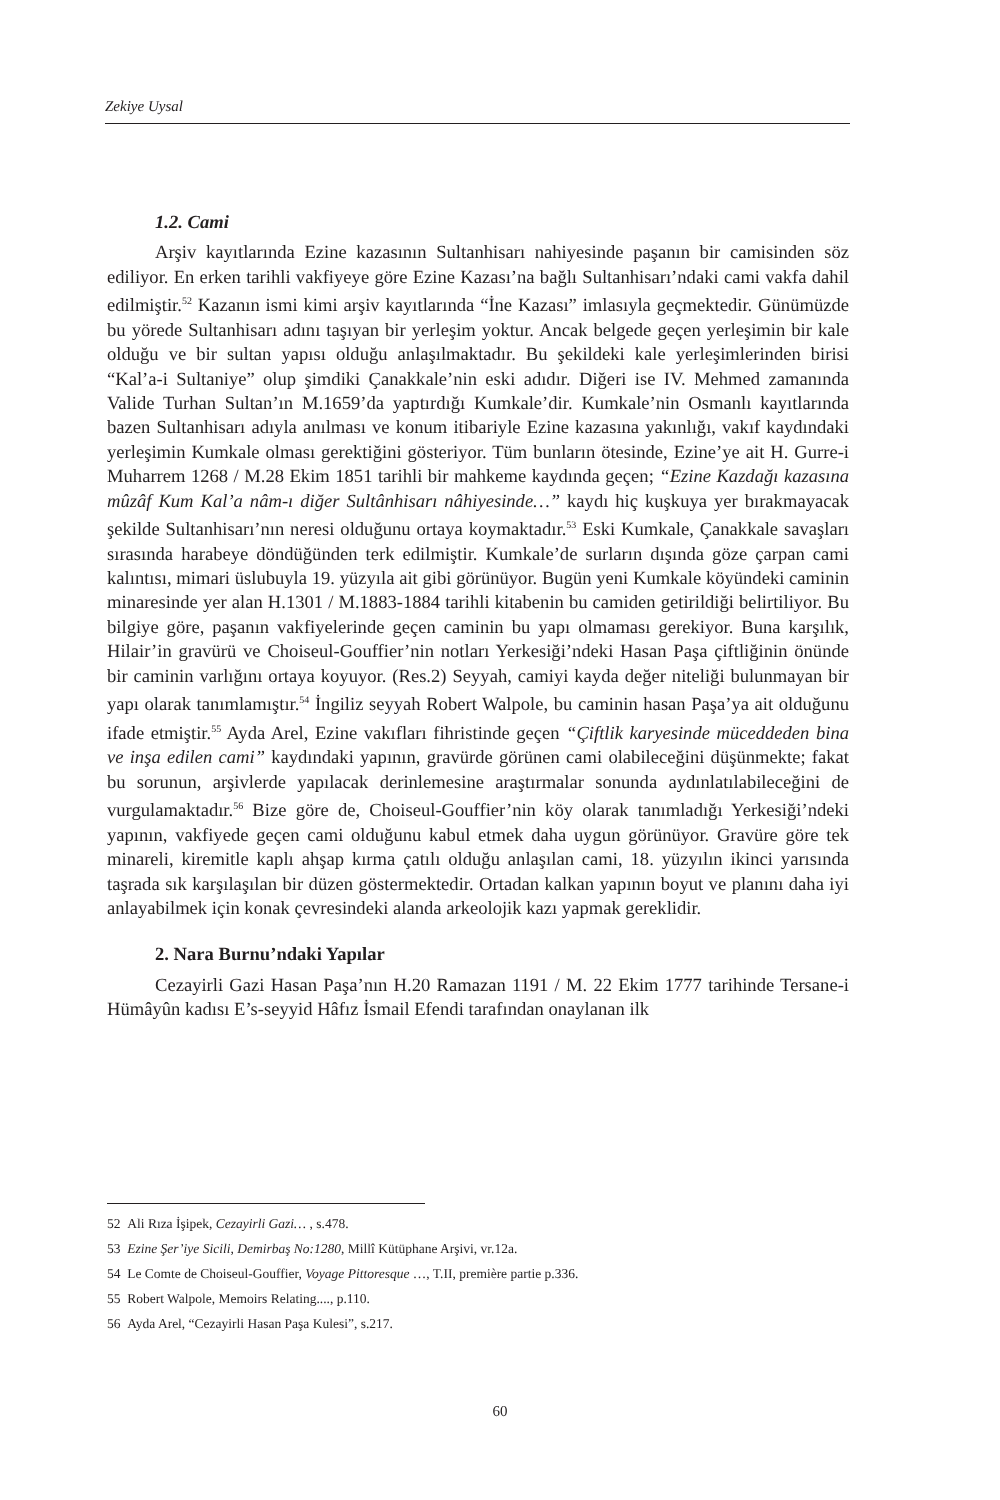Zekiye Uysal
1.2. Cami
Arşiv kayıtlarında Ezine kazasının Sultanhisarı nahiyesinde paşanın bir camisinden söz ediliyor. En erken tarihli vakfiyeye göre Ezine Kazası’na bağlı Sultanhisarı’ndaki cami vakfa dahil edilmiştir.<sup>52</sup> Kazanın ismi kimi arşiv kayıtlarında “İne Kazası” imlasıyla geçmektedir. Günümüzde bu yörede Sultanhisarı adını taşıyan bir yerleşim yoktur. Ancak belgede geçen yerleşimin bir kale olduğu ve bir sultan yapısı olduğu anlaşılmaktadır. Bu şekildeki kale yerleşimlerinden birisi “Kal’a-i Sultaniye” olup şimdiki Çanakkale’nin eski adıdır. Diğeri ise IV. Mehmed zamanında Valide Turhan Sultan’ın M.1659’da yaptırdığı Kumkale’dir. Kumkale’nin Osmanlı kayıtlarında bazen Sultanhisarı adıyla anılması ve konum itibariyle Ezine kazasına yakınlığı, vakıf kaydındaki yerleşimin Kumkale olması gerektiğini gösteriyor. Tüm bunların ötesinde, Ezine’ye ait H. Gurre-i Muharrem 1268 / M.28 Ekim 1851 tarihli bir mahkeme kaydında geçen; “Ezine Kazdağı kazasına mûzâf Kum Kal’a nâm-ı diğer Sultânhisarı nâhiyesinde…” kaydı hiç kuşkuya yer bırakmayacak şekilde Sultanhisarı’nın neresi olduğunu ortaya koymaktadır.<sup>53</sup> Eski Kumkale, Çanakkale savaşları sırasında harabeye döndüğünden terk edilmiştir. Kumkale’de surların dışında göze çarpan cami kalıntısı, mimari üslubuyla 19. yüzyıla ait gibi görünüyor. Bugün yeni Kumkale köyündeki caminin minaresinde yer alan H.1301 / M.1883-1884 tarihli kitabenin bu camiden getirildiği belirtiliyor. Bu bilgiye göre, paşanın vakfiyelerinde geçen caminin bu yapı olmaması gerekiyor. Buna karşılık, Hilair’in gravürü ve Choiseul-Gouffier’nin notları Yerkesiği’ndeki Hasan Paşa çiftliğinin önünde bir caminin varlığını ortaya koyuyor. (Res.2) Seyyah, camiyi kayda değer niteliği bulunmayan bir yapı olarak tanımlamıştır.<sup>54</sup> İngiliz seyyah Robert Walpole, bu caminin hasan Paşa’ya ait olduğunu ifade etmiştir.<sup>55</sup> Ayda Arel, Ezine vakıfları fihristinde geçen “Çiftlik karyesinde müceddeden bina ve inşa edilen cami” kaydındaki yapının, gravürde görünen cami olabileceğini düşünmekte; fakat bu sorunun, arşivlerde yapılacak derinlemesine araştırmalar sonunda aydınlatılabileceğini de vurgulamaktadır.<sup>56</sup> Bize göre de, Choiseul-Gouffier’nin köy olarak tanımladığı Yerkesiği’ndeki yapının, vakfiyede geçen cami olduğunu kabul etmek daha uygun görünüyor. Gravüre göre tek minareli, kiremitle kaplı ahşap kırma çatılı olduğu anlaşılan cami, 18. yüzyılın ikinci yarısında taşrada sık karşılaşılan bir düzen göstermektedir. Ortadan kalkan yapının boyut ve planını daha iyi anlayabilmek için konak çevresindeki alanda arkeolojik kazı yapmak gereklidir.
2. Nara Burnu’ndaki Yapılar
Cezayirli Gazi Hasan Paşa’nın H.20 Ramazan 1191 / M. 22 Ekim 1777 tarihinde Tersane-i Hümâyûn kadısı E’s-seyyid Hâfız İsmail Efendi tarafından onaylanan ilk
52 Ali Rıza İşipek, Cezayirli Gazi… , s.478.
53 Ezine Şer’iye Sicili, Demirbaş No:1280, Millî Kütüphane Arşivi, vr.12a.
54 Le Comte de Choiseul-Gouffier, Voyage Pittoresque …, T.II, première partie p.336.
55 Robert Walpole, Memoirs Relating...., p.110.
56 Ayda Arel, “Cezayirli Hasan Paşa Kulesi”, s.217.
60